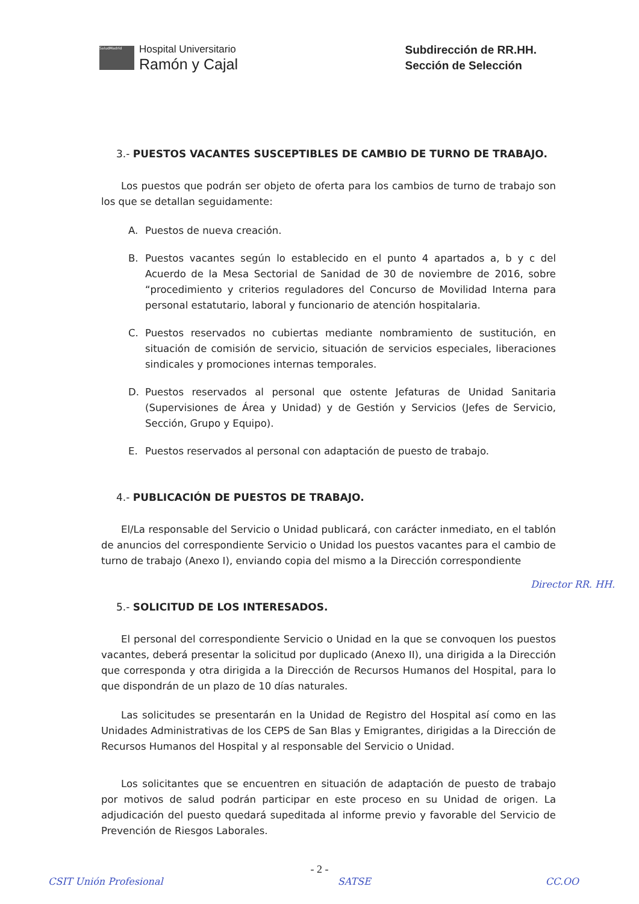SaludMadrid
Hospital Universitario
Ramón y Cajal
Subdirección de RR.HH.
Sección de Selección
3.- PUESTOS VACANTES SUSCEPTIBLES DE CAMBIO DE TURNO DE TRABAJO.
Los puestos que podrán ser objeto de oferta para los cambios de turno de trabajo son los que se detallan seguidamente:
A. Puestos de nueva creación.
B. Puestos vacantes según lo establecido en el punto 4 apartados a, b y c del Acuerdo de la Mesa Sectorial de Sanidad de 30 de noviembre de 2016, sobre “procedimiento y criterios reguladores del Concurso de Movilidad Interna para personal estatutario, laboral y funcionario de atención hospitalaria.
C. Puestos reservados no cubiertas mediante nombramiento de sustitución, en situación de comisión de servicio, situación de servicios especiales, liberaciones sindicales y promociones internas temporales.
D. Puestos reservados al personal que ostente Jefaturas de Unidad Sanitaria (Supervisiones de Área y Unidad) y de Gestión y Servicios (Jefes de Servicio, Sección, Grupo y Equipo).
E. Puestos reservados al personal con adaptación de puesto de trabajo.
4.- PUBLICACIÓN DE PUESTOS DE TRABAJO.
El/La responsable del Servicio o Unidad publicará, con carácter inmediato, en el tablón de anuncios del correspondiente Servicio o Unidad los puestos vacantes para el cambio de turno de trabajo (Anexo I), enviando copia del mismo a la Dirección correspondiente
5.- SOLICITUD DE LOS INTERESADOS.
El personal del correspondiente Servicio o Unidad en la que se convoquen los puestos vacantes, deberá presentar la solicitud por duplicado (Anexo II), una dirigida a la Dirección que corresponda y otra dirigida a la Dirección de Recursos Humanos del Hospital, para lo que dispondrán de un plazo de 10 días naturales.
Las solicitudes se presentarán en la Unidad de Registro del Hospital así como en las Unidades Administrativas de los CEPS de San Blas y Emigrantes, dirigidas a la Dirección de Recursos Humanos del Hospital y al responsable del Servicio o Unidad.
Los solicitantes que se encuentren en situación de adaptación de puesto de trabajo por motivos de salud podrán participar en este proceso en su Unidad de origen. La adjudicación del puesto quedará supeditada al informe previo y favorable del Servicio de Prevención de Riesgos Laborales.
- 2 -
CSIT Unión Profesional SATSE CC.OO
Director RR. HH.